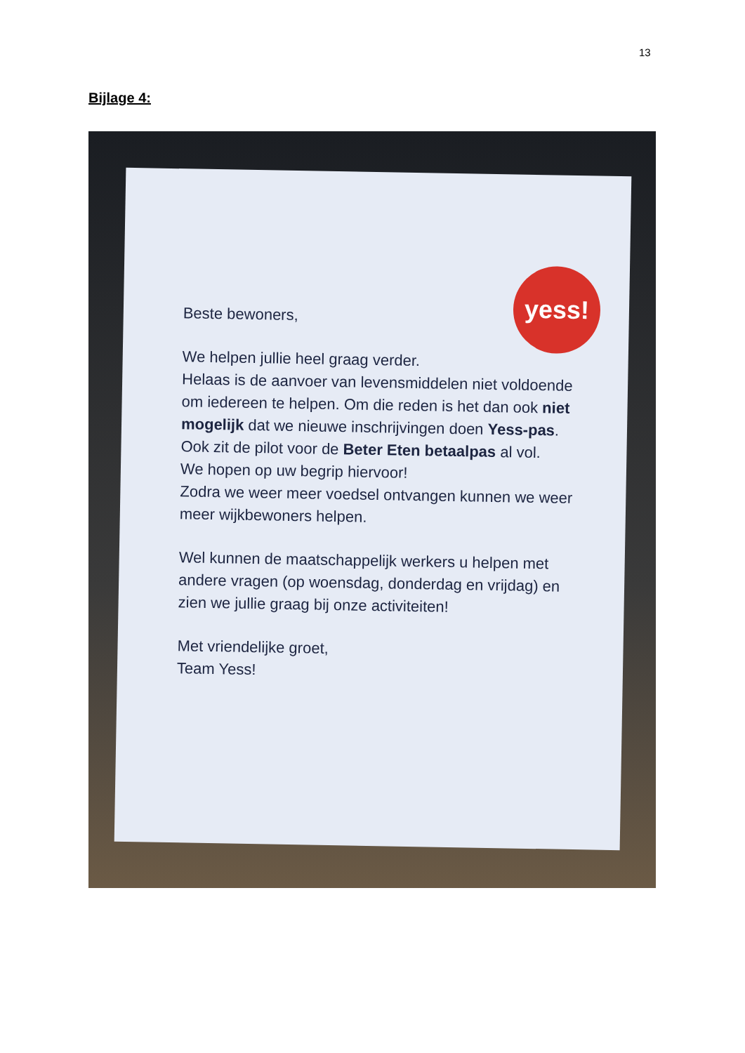13
Bijlage 4:
yess!
Beste bewoners,
We helpen jullie heel graag verder.
Helaas is de aanvoer van levensmiddelen niet voldoende om iedereen te helpen. Om die reden is het dan ook niet mogelijk dat we nieuwe inschrijvingen doen Yess-pas.
Ook zit de pilot voor de Beter Eten betaalpas al vol.
We hopen op uw begrip hiervoor!
Zodra we weer meer voedsel ontvangen kunnen we weer meer wijkbewoners helpen.
Wel kunnen de maatschappelijk werkers u helpen met andere vragen (op woensdag, donderdag en vrijdag) en zien we jullie graag bij onze activiteiten!
Met vriendelijke groet,
Team Yess!